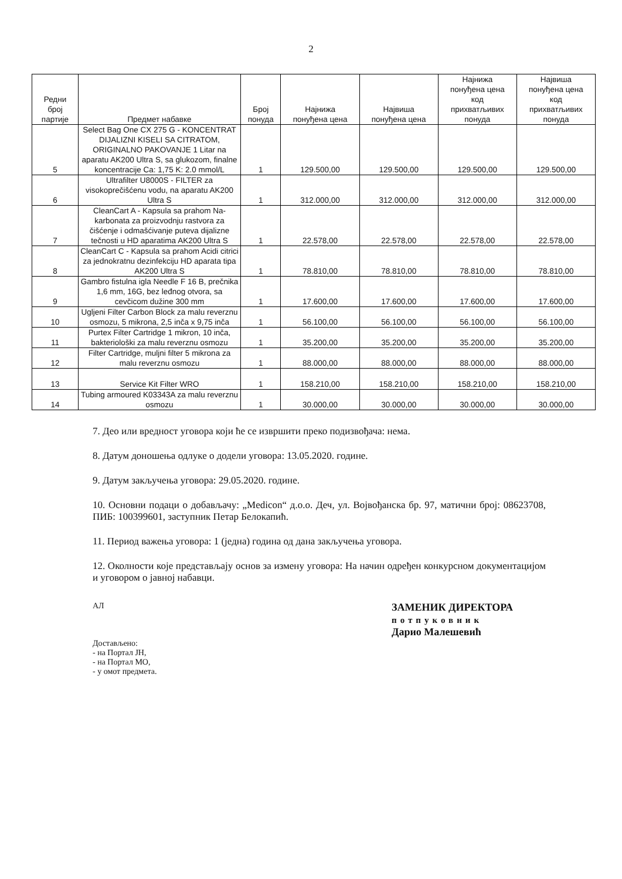2
| Редни број партије | Предмет набавке | Број понуда | Најнижа понуђена цена | Највиша понуђена цена | Најнижа понуђена цена код прихватљивих понуда | Највиша понуђена цена код прихватљивих понуда |
| --- | --- | --- | --- | --- | --- | --- |
| 5 | Select Bag One CX 275 G - KONCENTRAT DIJALIZNI KISELI SA CITRATOM, ORIGINALNO PAKOVANJE 1 Litar na aparatu AK200 Ultra S, sa glukozom, finalne koncentracije Ca: 1,75 K: 2.0 mmol/L | 1 | 129.500,00 | 129.500,00 | 129.500,00 | 129.500,00 |
| 6 | Ultrafilter U8000S - FILTER za visokoprečišćenu vodu, na aparatu AK200 Ultra S | 1 | 312.000,00 | 312.000,00 | 312.000,00 | 312.000,00 |
| 7 | CleanCart A - Kapsula sa prahom Na-karbonata za proizvodnju rastvora za čišćenje i odmašćivanje puteva dijalizne tečnosti u HD aparatima AK200 Ultra S | 1 | 22.578,00 | 22.578,00 | 22.578,00 | 22.578,00 |
| 8 | CleanCart C - Kapsula sa prahom Acidi citrici za jednokratnu dezinfekciju HD aparata tipa AK200 Ultra S | 1 | 78.810,00 | 78.810,00 | 78.810,00 | 78.810,00 |
| 9 | Gambro fistulna igla Needle F 16 B, prečnika 1,6 mm, 16G, bez leđnog otvora, sa cevčicom dužine 300 mm | 1 | 17.600,00 | 17.600,00 | 17.600,00 | 17.600,00 |
| 10 | Ugljeni Filter Carbon Block za malu reverznu osmozu, 5 mikrona, 2,5 inča x 9,75 inča | 1 | 56.100,00 | 56.100,00 | 56.100,00 | 56.100,00 |
| 11 | Purtex Filter Cartridge 1 mikron, 10 inča, bakteriološki za malu reverznu osmozu | 1 | 35.200,00 | 35.200,00 | 35.200,00 | 35.200,00 |
| 12 | Filter Cartridge, muljni filter 5 mikrona za malu reverznu osmozu | 1 | 88.000,00 | 88.000,00 | 88.000,00 | 88.000,00 |
| 13 | Service Kit Filter WRO | 1 | 158.210,00 | 158.210,00 | 158.210,00 | 158.210,00 |
| 14 | Tubing armoured K03343A za malu reverznu osmozu | 1 | 30.000,00 | 30.000,00 | 30.000,00 | 30.000,00 |
7. Део или вредност уговора који ће се извршити преко подизвођача: нема.
8. Датум доношења одлуке о додели уговора: 13.05.2020. године.
9. Датум закључења уговора: 29.05.2020. године.
10. Основни подаци о добављачу: „Medicon“ д.о.о. Деч, ул. Војвођанска бр. 97, матични број: 08623708, ПИБ: 100399601, заступник Петар Белокапић.
11. Период важења уговора: 1 (једна) година од дана закључења уговора.
12. Околности које представљају основ за измену уговора: На начин одређен конкурсном документацијом и уговором о јавној набавци.
АЛ
Достављено:
- на Портал ЈН,
- на Портал МО,
- у омот предмета.
ЗАМЕНИК ДИРЕКТОРА
потпуковник
Дарио Малешевић